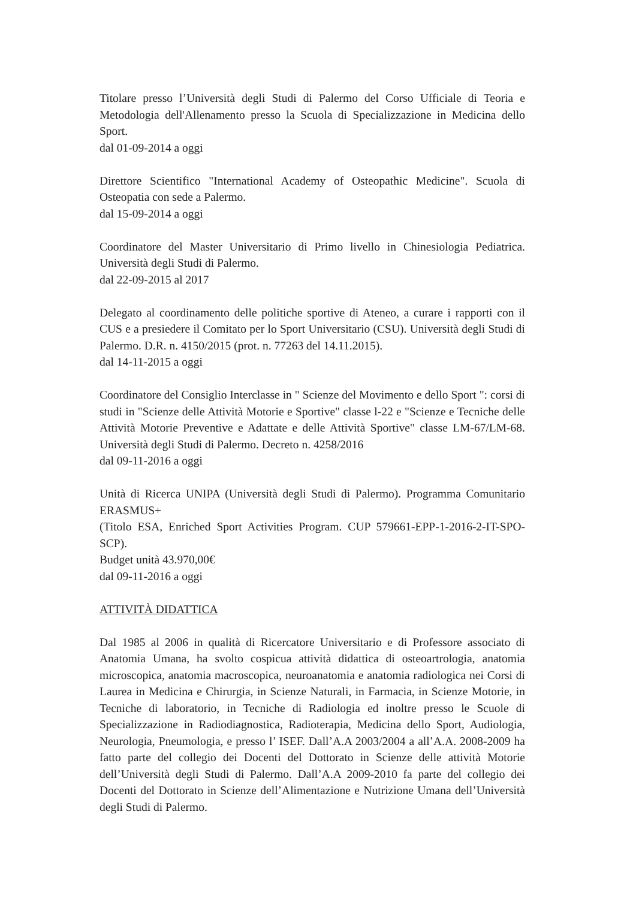Titolare presso l’Università degli Studi di Palermo del Corso Ufficiale di Teoria e Metodologia dell'Allenamento presso la Scuola di Specializzazione in Medicina dello Sport.
dal 01-09-2014 a oggi
Direttore Scientifico "International Academy of Osteopathic Medicine". Scuola di Osteopatia con sede a Palermo.
dal 15-09-2014 a oggi
Coordinatore del Master Universitario di Primo livello in Chinesiologia Pediatrica. Università degli Studi di Palermo.
dal 22-09-2015 al 2017
Delegato al coordinamento delle politiche sportive di Ateneo, a curare i rapporti con il CUS e a presiedere il Comitato per lo Sport Universitario (CSU). Università degli Studi di Palermo. D.R. n. 4150/2015 (prot. n. 77263 del 14.11.2015).
dal 14-11-2015 a oggi
Coordinatore del Consiglio Interclasse in " Scienze del Movimento e dello Sport ": corsi di studi in "Scienze delle Attività Motorie e Sportive" classe l-22 e "Scienze e Tecniche delle Attività Motorie Preventive e Adattate e delle Attività Sportive" classe LM-67/LM-68. Università degli Studi di Palermo. Decreto n. 4258/2016
dal 09-11-2016 a oggi
Unità di Ricerca UNIPA (Università degli Studi di Palermo). Programma Comunitario ERASMUS+
(Titolo ESA, Enriched Sport Activities Program. CUP 579661-EPP-1-2016-2-IT-SPO-SCP).
Budget unità 43.970,00€
dal 09-11-2016 a oggi
ATTIVITÀ DIDATTICA
Dal 1985 al 2006 in qualità di Ricercatore Universitario e di Professore associato di Anatomia Umana, ha svolto cospicua attività didattica di osteoartrologia, anatomia microscopica, anatomia macroscopica, neuroanatomia e anatomia radiologica nei Corsi di Laurea in Medicina e Chirurgia, in Scienze Naturali, in Farmacia, in Scienze Motorie, in Tecniche di laboratorio, in Tecniche di Radiologia ed inoltre presso le Scuole di Specializzazione in Radiodiagnostica, Radioterapia, Medicina dello Sport, Audiologia, Neurologia, Pneumologia, e presso l’ ISEF. Dall’A.A 2003/2004 a all’A.A. 2008-2009 ha fatto parte del collegio dei Docenti del Dottorato in Scienze delle attività Motorie dell’Università degli Studi di Palermo. Dall’A.A 2009-2010 fa parte del collegio dei Docenti del Dottorato in Scienze dell’Alimentazione e Nutrizione Umana dell’Università degli Studi di Palermo.